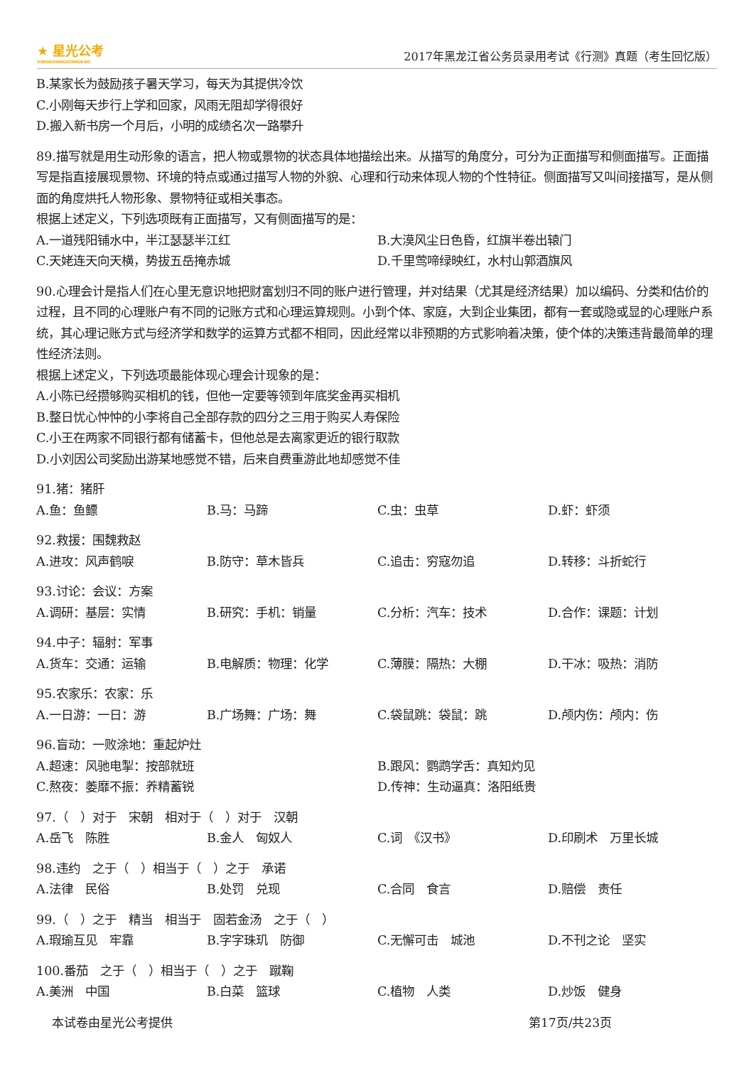★ 星光公考
XINGGUANGGONGKAO
2017年黑龙江省公务员录用考试《行测》真题（考生回忆版）
B.某家长为鼓励孩子暑天学习，每天为其提供冷饮
C.小刚每天步行上学和回家，风雨无阻却学得很好
D.搬入新书房一个月后，小明的成绩名次一路攀升
89.描写就是用生动形象的语言，把人物或景物的状态具体地描绘出来。从描写的角度分，可分为正面描写和侧面描写。正面描写是指直接展现景物、环境的特点或通过描写人物的外貌、心理和行动来体现人物的个性特征。侧面描写又叫间接描写，是从侧面的角度烘托人物形象、景物特征或相关事态。
根据上述定义，下列选项既有正面描写，又有侧面描写的是：
A.一道残阳铺水中，半江瑟瑟半江红 B.大漠风尘日色昏，红旗半卷出辕门 C.天姥连天向天横，势拔五岳掩赤城 D.千里莺啼绿映红，水村山郭酒旗风
90.心理会计是指人们在心里无意识地把财富划归不同的账户进行管理，并对结果（尤其是经济结果）加以编码、分类和估价的过程，且不同的心理账户有不同的记账方式和心理运算规则。小到个体、家庭，大到企业集团，都有一套或隐或显的心理账户系统，其心理记账方式与经济学和数学的运算方式都不相同，因此经常以非预期的方式影响着决策，使个体的决策违背最简单的理性经济法则。
根据上述定义，下列选项最能体现心理会计现象的是：
A.小陈已经攒够购买相机的钱，但他一定要等领到年底奖金再买相机
B.整日忧心忡忡的小李将自己全部存款的四分之三用于购买人寿保险
C.小王在两家不同银行都有储蓄卡，但他总是去离家更近的银行取款
D.小刘因公司奖励出游某地感觉不错，后来自费重游此地却感觉不佳
91.猪：猪肝
A.鱼：鱼鳔 B.马：马蹄 C.虫：虫草 D.虾：虾须
92.救援：围魏救赵
A.进攻：风声鹤唳 B.防守：草木皆兵 C.追击：穷寇勿追 D.转移：斗折蛇行
93.讨论：会议：方案
A.调研：基层：实情 B.研究：手机：销量 C.分析：汽车：技术 D.合作：课题：计划
94.中子：辐射：军事
A.货车：交通：运输 B.电解质：物理：化学 C.薄膜：隔热：大棚 D.干冰：吸热：消防
95.农家乐：农家：乐
A.一日游：一日：游 B.广场舞：广场：舞 C.袋鼠跳：袋鼠：跳 D.颅内伤：颅内：伤
96.盲动：一败涂地：重起炉灶
A.超速：风驰电掣：按部就班 B.跟风：鹦鹉学舌：真知灼见 C.熬夜：萎靡不振：养精蓄锐 D.传神：生动逼真：洛阳纸贵
97.（　）对于　宋朝　相对于（　）对于　汉朝
A.岳飞　陈胜 B.金人　匈奴人 C.词　《汉书》 D.印刷术　万里长城
98.违约　之于（　）相当于（　）之于　承诺
A.法律　民俗 B.处罚　兑现 C.合同　食言 D.赔偿　责任
99.（　）之于　精当　相当于　固若金汤　之于（　）
A.瑕瑜互见　牢靠 B.字字珠玑　防御 C.无懈可击　城池 D.不刊之论　坚实
100.番茄　之于（　）相当于（　）之于　蹴鞠
A.美洲　中国 B.白菜　篮球 C.植物　人类 D.炒饭　健身
本试卷由星光公考提供 第17页/共23页